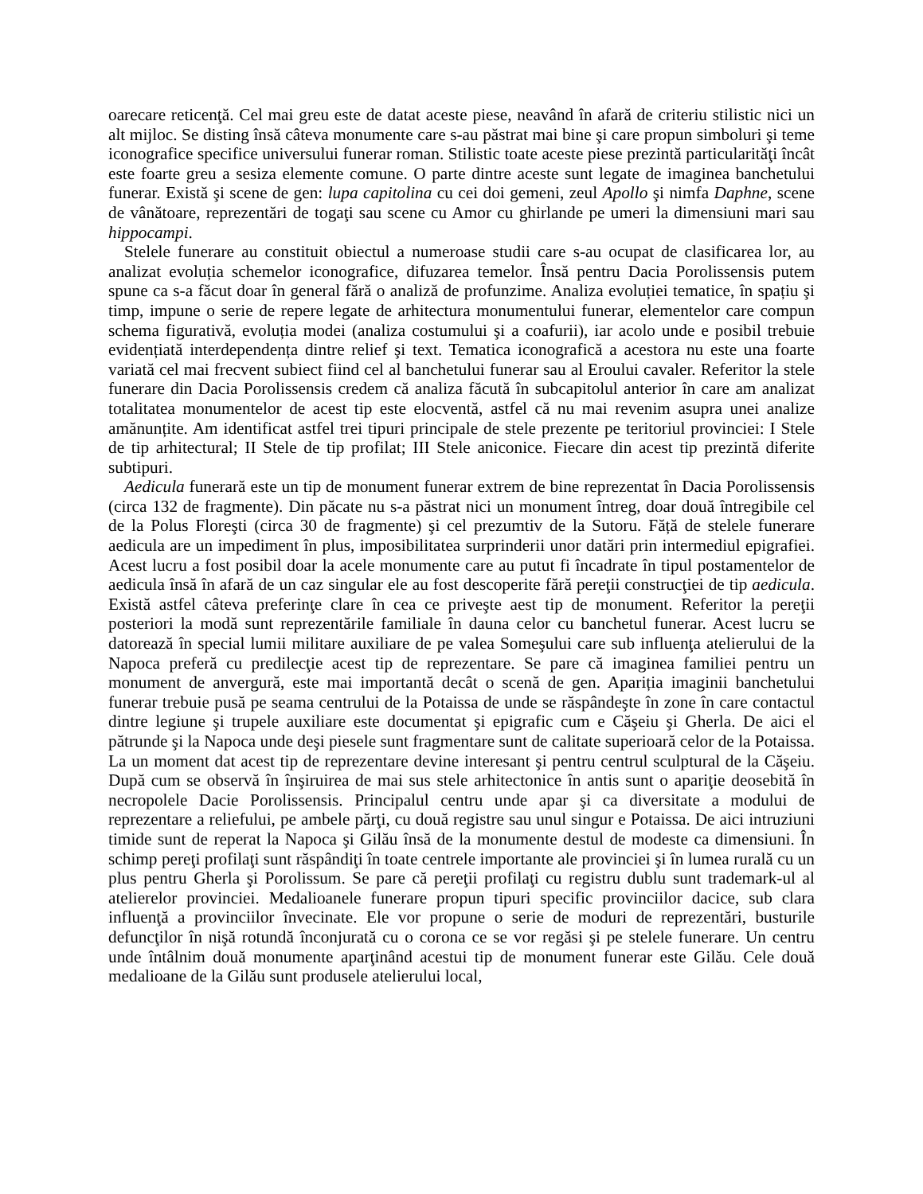oarecare reticenţă. Cel mai greu este de datat aceste piese, neavând în afară de criteriu stilistic nici un alt mijloc. Se disting însă câteva monumente care s-au păstrat mai bine şi care propun simboluri şi teme iconografice specifice universului funerar roman. Stilistic toate aceste piese prezintă particularităţi încât este foarte greu a sesiza elemente comune. O parte dintre aceste sunt legate de imaginea banchetului funerar. Există şi scene de gen: lupa capitolina cu cei doi gemeni, zeul Apollo şi nimfa Daphne, scene de vânătoare, reprezentări de togaţi sau scene cu Amor cu ghirlande pe umeri la dimensiuni mari sau hippocampi.
Stelele funerare au constituit obiectul a numeroase studii care s-au ocupat de clasificarea lor, au analizat evoluția schemelor iconografice, difuzarea temelor. Însă pentru Dacia Porolissensis putem spune ca s-a făcut doar în general fără o analiză de profunzime. Analiza evoluției tematice, în spațiu şi timp, impune o serie de repere legate de arhitectura monumentului funerar, elementelor care compun schema figurativă, evoluția modei (analiza costumului şi a coafurii), iar acolo unde e posibil trebuie evidențiată interdependența dintre relief şi text. Tematica iconografică a acestora nu este una foarte variată cel mai frecvent subiect fiind cel al banchetului funerar sau al Eroului cavaler. Referitor la stele funerare din Dacia Porolissensis credem că analiza făcută în subcapitolul anterior în care am analizat totalitatea monumentelor de acest tip este elocventă, astfel că nu mai revenim asupra unei analize amănunțite. Am identificat astfel trei tipuri principale de stele prezente pe teritoriul provinciei: I Stele de tip arhitectural; II Stele de tip profilat; III Stele aniconice. Fiecare din acest tip prezintă diferite subtipuri.
Aedicula funerară este un tip de monument funerar extrem de bine reprezentat în Dacia Porolissensis (circa 132 de fragmente). Din păcate nu s-a păstrat nici un monument întreg, doar două întregibile cel de la Polus Floreşti (circa 30 de fragmente) şi cel prezumtiv de la Sutoru. Făță de stelele funerare aedicula are un impediment în plus, imposibilitatea surprinderii unor datări prin intermediul epigrafiei. Acest lucru a fost posibil doar la acele monumente care au putut fi încadrate în tipul postamentelor de aedicula însă în afară de un caz singular ele au fost descoperite fără pereţii construcţiei de tip aedicula. Există astfel câteva preferinţe clare în cea ce priveşte aest tip de monument. Referitor la pereţii posteriori la modă sunt reprezentările familiale în dauna celor cu banchetul funerar. Acest lucru se datorează în special lumii militare auxiliare de pe valea Someşului care sub influenţa atelierului de la Napoca preferă cu predilecţie acest tip de reprezentare. Se pare că imaginea familiei pentru un monument de anvergură, este mai importantă decât o scenă de gen. Apariția imaginii banchetului funerar trebuie pusă pe seama centrului de la Potaissa de unde se răspândeşte în zone în care contactul dintre legiune şi trupele auxiliare este documentat şi epigrafic cum e Căşeiu şi Gherla. De aici el pătrunde şi la Napoca unde deşi piesele sunt fragmentare sunt de calitate superioară celor de la Potaissa. La un moment dat acest tip de reprezentare devine interesant şi pentru centrul sculptural de la Căşeiu. După cum se observă în înşiruirea de mai sus stele arhitectonice în antis sunt o apariţie deosebită în necropolele Dacie Porolissensis. Principalul centru unde apar şi ca diversitate a modului de reprezentare a reliefului, pe ambele părţi, cu două registre sau unul singur e Potaissa. De aici intruziuni timide sunt de reperat la Napoca şi Gilău însă de la monumente destul de modeste ca dimensiuni. În schimp pereţi profilaţi sunt răspândiţi în toate centrele importante ale provinciei şi în lumea rurală cu un plus pentru Gherla şi Porolissum. Se pare că pereţii profilaţi cu registru dublu sunt trademark-ul al atelierelor provinciei. Medalioanele funerare propun tipuri specific provinciilor dacice, sub clara influenţă a provinciilor învecinate. Ele vor propune o serie de moduri de reprezentări, busturile defuncţilor în nişă rotundă înconjurată cu o corona ce se vor regăsi şi pe stelele funerare. Un centru unde întâlnim două monumente aparţinând acestui tip de monument funerar este Gilău. Cele două medalioane de la Gilău sunt produsele atelierului local,